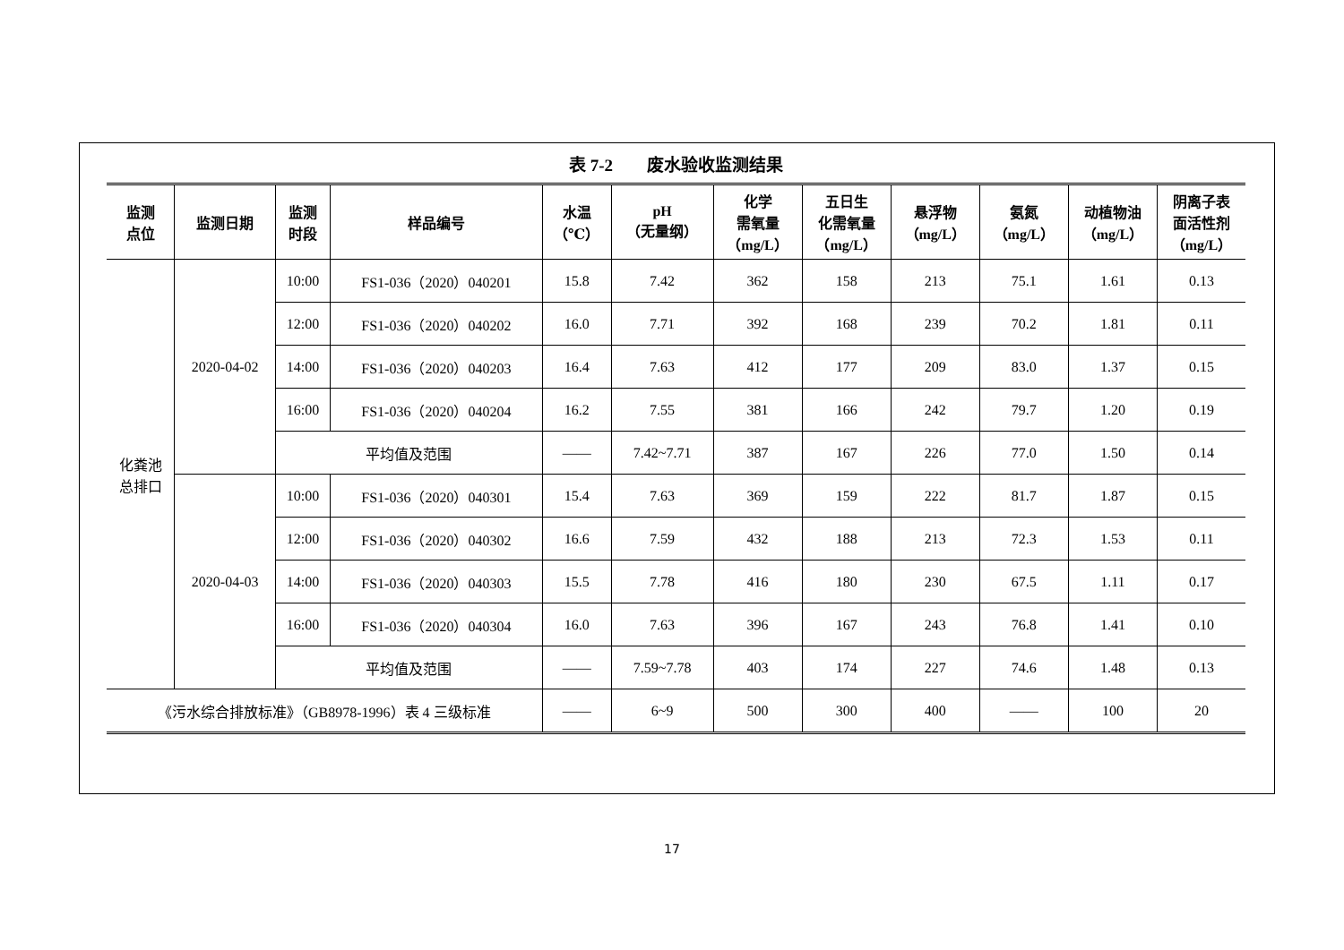表 7-2　　废水验收监测结果
| 监测 点位 | 监测日期 | 监测 时段 | 样品编号 | 水温 （℃） | pH （无量纲） | 化学 需氧量 （mg/L） | 五日生 化需氧量 （mg/L） | 悬浮物 （mg/L） | 氨氮 （mg/L） | 动植物油 （mg/L） | 阴离子表 面活性剂 （mg/L） |
| --- | --- | --- | --- | --- | --- | --- | --- | --- | --- | --- | --- |
| 化粪池 总排口 | 2020-04-02 | 10:00 | FS1-036（2020）040201 | 15.8 | 7.42 | 362 | 158 | 213 | 75.1 | 1.61 | 0.13 |
| | | 12:00 | FS1-036（2020）040202 | 16.0 | 7.71 | 392 | 168 | 239 | 70.2 | 1.81 | 0.11 |
| | | 14:00 | FS1-036（2020）040203 | 16.4 | 7.63 | 412 | 177 | 209 | 83.0 | 1.37 | 0.15 |
| | | 16:00 | FS1-036（2020）040204 | 16.2 | 7.55 | 381 | 166 | 242 | 79.7 | 1.20 | 0.19 |
| | | 平均值及范围 | | —— | 7.42~7.71 | 387 | 167 | 226 | 77.0 | 1.50 | 0.14 |
| | 2020-04-03 | 10:00 | FS1-036（2020）040301 | 15.4 | 7.63 | 369 | 159 | 222 | 81.7 | 1.87 | 0.15 |
| | | 12:00 | FS1-036（2020）040302 | 16.6 | 7.59 | 432 | 188 | 213 | 72.3 | 1.53 | 0.11 |
| | | 14:00 | FS1-036（2020）040303 | 15.5 | 7.78 | 416 | 180 | 230 | 67.5 | 1.11 | 0.17 |
| | | 16:00 | FS1-036（2020）040304 | 16.0 | 7.63 | 396 | 167 | 243 | 76.8 | 1.41 | 0.10 |
| | | 平均值及范围 | | —— | 7.59~7.78 | 403 | 174 | 227 | 74.6 | 1.48 | 0.13 |
| 《污水综合排放标准》（GB8978-1996）表 4 三级标准 | | | | —— | 6~9 | 500 | 300 | 400 | —— | 100 | 20 |
17